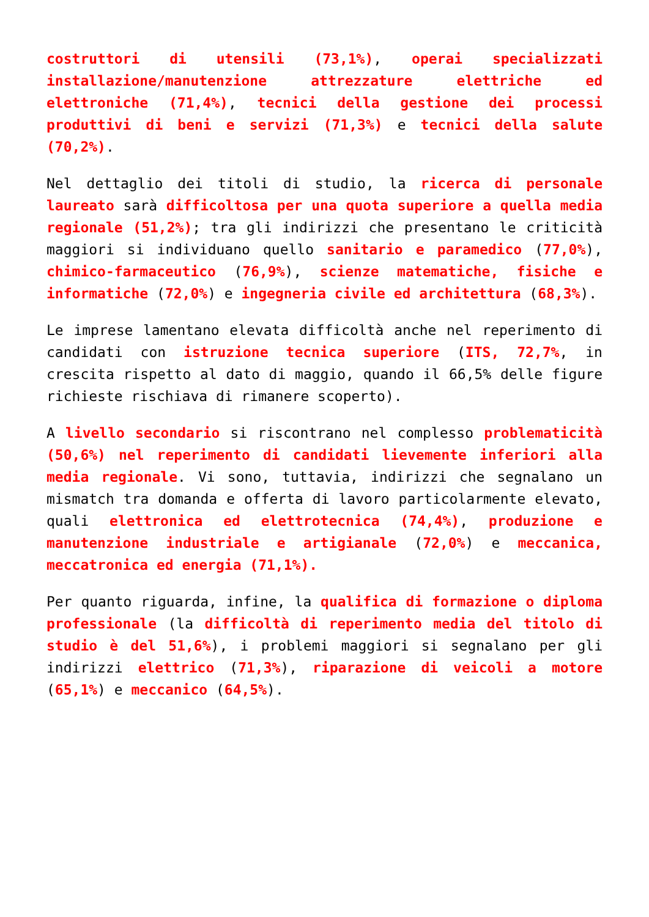costruttori di utensili (73,1%), operai specializzati installazione/manutenzione attrezzature elettriche ed elettroniche (71,4%), tecnici della gestione dei processi produttivi di beni e servizi (71,3%) e tecnici della salute (70,2%).
Nel dettaglio dei titoli di studio, la ricerca di personale laureato sarà difficoltosa per una quota superiore a quella media regionale (51,2%); tra gli indirizzi che presentano le criticità maggiori si individuano quello sanitario e paramedico (77,0%), chimico-farmaceutico (76,9%), scienze matematiche, fisiche e informatiche (72,0%) e ingegneria civile ed architettura (68,3%).
Le imprese lamentano elevata difficoltà anche nel reperimento di candidati con istruzione tecnica superiore (ITS, 72,7%, in crescita rispetto al dato di maggio, quando il 66,5% delle figure richieste rischiava di rimanere scoperto).
A livello secondario si riscontrano nel complesso problematicità (50,6%) nel reperimento di candidati lievemente inferiori alla media regionale. Vi sono, tuttavia, indirizzi che segnalano un mismatch tra domanda e offerta di lavoro particolarmente elevato, quali elettronica ed elettrotecnica (74,4%), produzione e manutenzione industriale e artigianale (72,0%) e meccanica, meccatronica ed energia (71,1%).
Per quanto riguarda, infine, la qualifica di formazione o diploma professionale (la difficoltà di reperimento media del titolo di studio è del 51,6%), i problemi maggiori si segnalano per gli indirizzi elettrico (71,3%), riparazione di veicoli a motore (65,1%) e meccanico (64,5%).